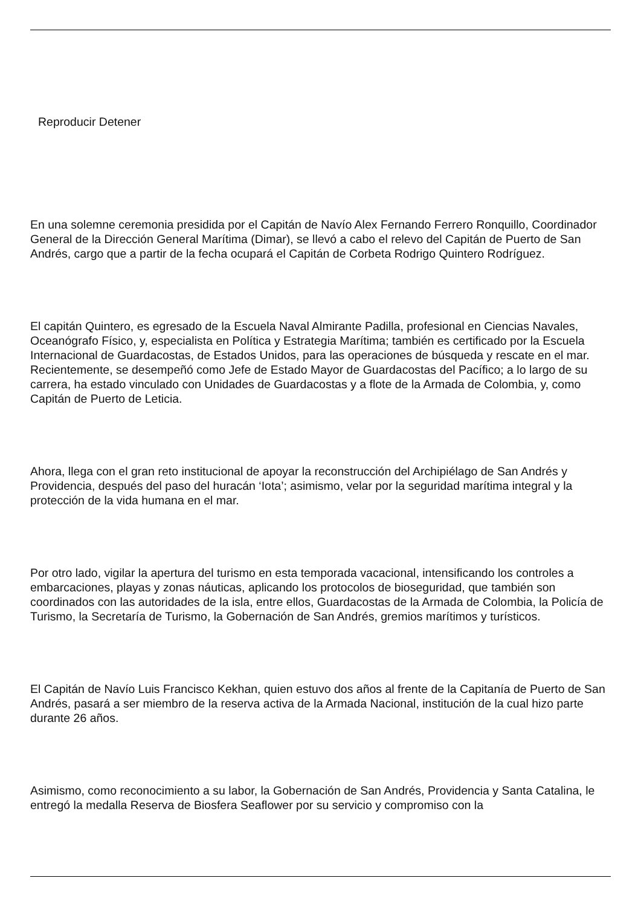Reproducir Detener
En una solemne ceremonia presidida por el Capitán de Navío Alex Fernando Ferrero Ronquillo, Coordinador General de la Dirección General Marítima (Dimar), se llevó a cabo el relevo del Capitán de Puerto de San Andrés, cargo que a partir de la fecha ocupará el Capitán de Corbeta Rodrigo Quintero Rodríguez.
El capitán Quintero, es egresado de la Escuela Naval Almirante Padilla, profesional en Ciencias Navales, Oceanógrafo Físico, y, especialista en Política y Estrategia Marítima; también es certificado por la Escuela Internacional de Guardacostas, de Estados Unidos, para las operaciones de búsqueda y rescate en el mar. Recientemente, se desempeñó como Jefe de Estado Mayor de Guardacostas del Pacífico; a lo largo de su carrera, ha estado vinculado con Unidades de Guardacostas y a flote de la Armada de Colombia, y, como Capitán de Puerto de Leticia.
Ahora, llega con el gran reto institucional de apoyar la reconstrucción del Archipiélago de San Andrés y Providencia, después del paso del huracán ‘Iota’; asimismo, velar por la seguridad marítima integral y la protección de la vida humana en el mar.
Por otro lado, vigilar la apertura del turismo en esta temporada vacacional, intensificando los controles a embarcaciones, playas y zonas náuticas, aplicando los protocolos de bioseguridad, que también son coordinados con las autoridades de la isla, entre ellos, Guardacostas de la Armada de Colombia, la Policía de Turismo, la Secretaría de Turismo, la Gobernación de San Andrés, gremios marítimos y turísticos.
El Capitán de Navío Luis Francisco Kekhan, quien estuvo dos años al frente de la Capitanía de Puerto de San Andrés, pasará a ser miembro de la reserva activa de la Armada Nacional, institución de la cual hizo parte durante 26 años.
Asimismo, como reconocimiento a su labor, la Gobernación de San Andrés, Providencia y Santa Catalina, le entregó la medalla Reserva de Biosfera Seaflower por su servicio y compromiso con la